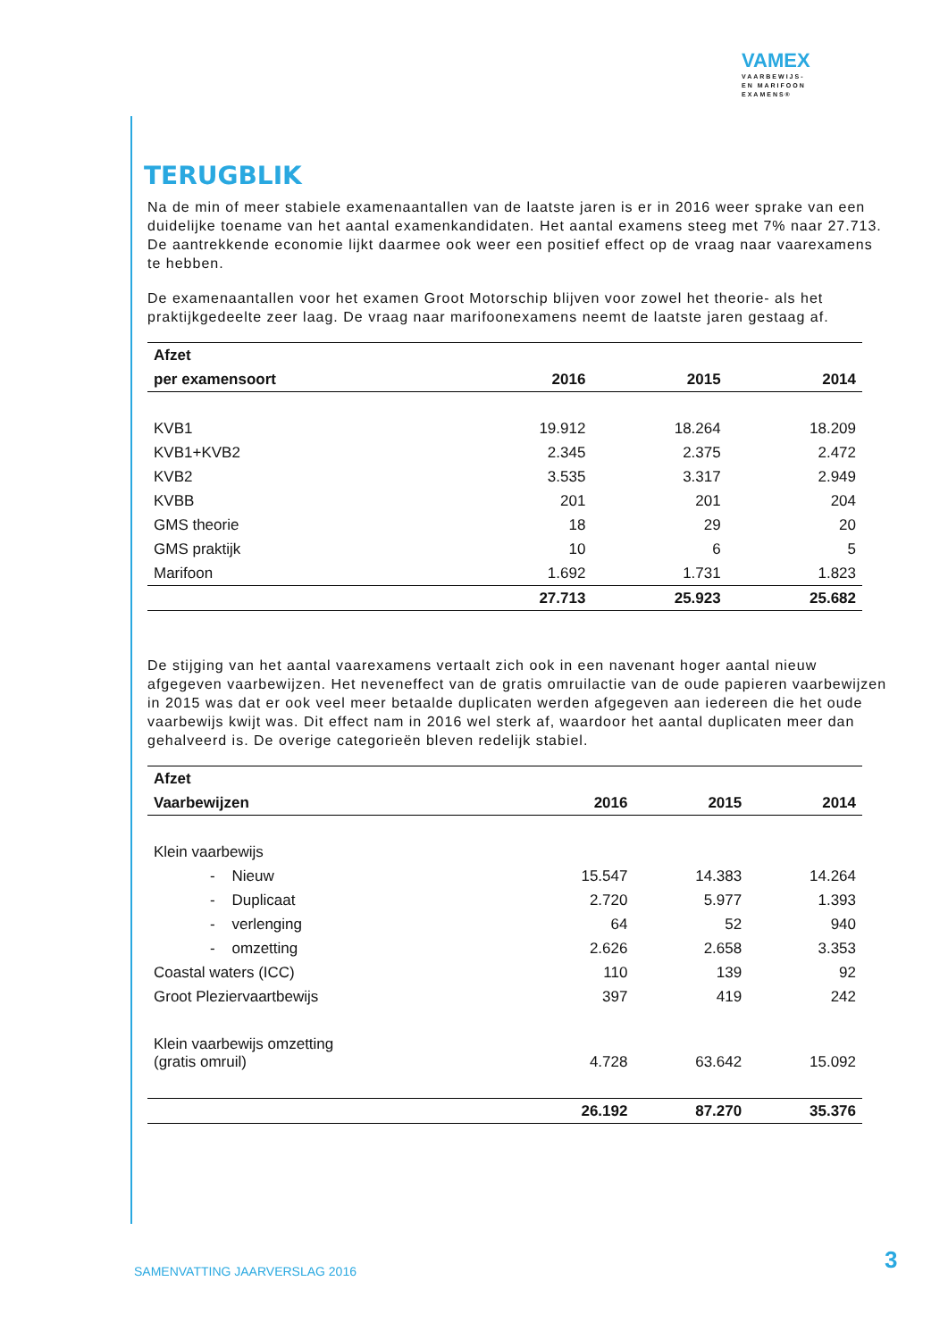VAMEX
VAARBEWIJS-
EN MARIFOON
EXAMENS®
TERUGBLIK
Na de min of meer stabiele examenaantallen van de laatste jaren is er in 2016 weer sprake van een duidelijke toename van het aantal examenkandidaten. Het aantal examens steeg met 7% naar 27.713. De aantrekkende economie lijkt daarmee ook weer een positief effect op de vraag naar vaarexamens te hebben.
De examenaantallen voor het examen Groot Motorschip blijven voor zowel het theorie- als het praktijkgedeelte zeer laag. De vraag naar marifoonexamens neemt de laatste jaren gestaag af.
| Afzet | | | |
| --- | --- | --- | --- |
| per examensoort | 2016 | 2015 | 2014 |
| KVB1 | 19.912 | 18.264 | 18.209 |
| KVB1+KVB2 | 2.345 | 2.375 | 2.472 |
| KVB2 | 3.535 | 3.317 | 2.949 |
| KVBB | 201 | 201 | 204 |
| GMS theorie | 18 | 29 | 20 |
| GMS praktijk | 10 | 6 | 5 |
| Marifoon | 1.692 | 1.731 | 1.823 |
| | 27.713 | 25.923 | 25.682 |
De stijging van het aantal vaarexamens vertaalt zich ook in een navenant hoger aantal nieuw afgegeven vaarbewijzen. Het neveneffect van de gratis omruilactie van de oude papieren vaarbewijzen in 2015 was dat er ook veel meer betaalde duplicaten werden afgegeven aan iedereen die het oude vaarbewijs kwijt was. Dit effect nam in 2016 wel sterk af, waardoor het aantal duplicaten meer dan gehalveerd is. De overige categorieën bleven redelijk stabiel.
| Afzet | | | |
| --- | --- | --- | --- |
| Vaarbewijzen | 2016 | 2015 | 2014 |
| Klein vaarbewijs | | | |
| - Nieuw | 15.547 | 14.383 | 14.264 |
| - Duplicaat | 2.720 | 5.977 | 1.393 |
| - verlenging | 64 | 52 | 940 |
| - omzetting | 2.626 | 2.658 | 3.353 |
| Coastal waters (ICC) | 110 | 139 | 92 |
| Groot Pleziervaartbewijs | 397 | 419 | 242 |
| Klein vaarbewijs omzetting (gratis omruil) | 4.728 | 63.642 | 15.092 |
| | 26.192 | 87.270 | 35.376 |
SAMENVATTING JAARVERSLAG 2016 3